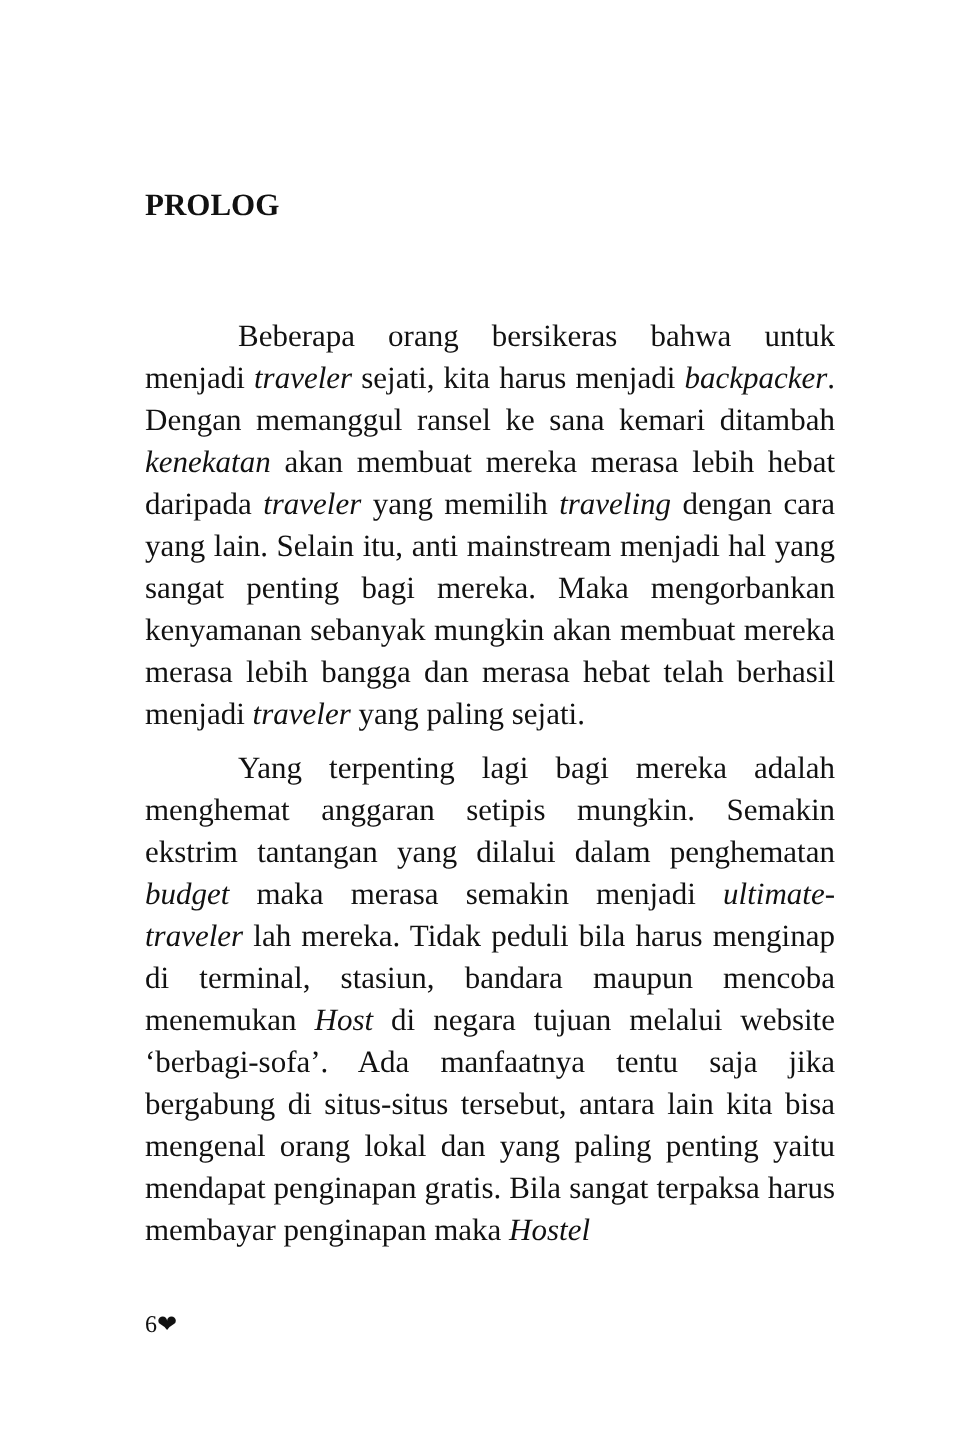PROLOG
Beberapa orang bersikeras bahwa untuk menjadi traveler sejati, kita harus menjadi backpacker. Dengan memanggul ransel ke sana kemari ditambah kenekatan akan membuat mereka merasa lebih hebat daripada traveler yang memilih traveling dengan cara yang lain. Selain itu, anti mainstream menjadi hal yang sangat penting bagi mereka. Maka mengorbankan kenyamanan sebanyak mungkin akan membuat mereka merasa lebih bangga dan merasa hebat telah berhasil menjadi traveler yang paling sejati.
Yang terpenting lagi bagi mereka adalah menghemat anggaran setipis mungkin. Semakin ekstrim tantangan yang dilalui dalam penghematan budget maka merasa semakin menjadi ultimate-traveler lah mereka. Tidak peduli bila harus menginap di terminal, stasiun, bandara maupun mencoba menemukan Host di negara tujuan melalui website ‘berbagi-sofa’. Ada manfaatnya tentu saja jika bergabung di situs-situs tersebut, antara lain kita bisa mengenal orang lokal dan yang paling penting yaitu mendapat penginapan gratis. Bila sangat terpaksa harus membayar penginapan maka Hostel
6❤